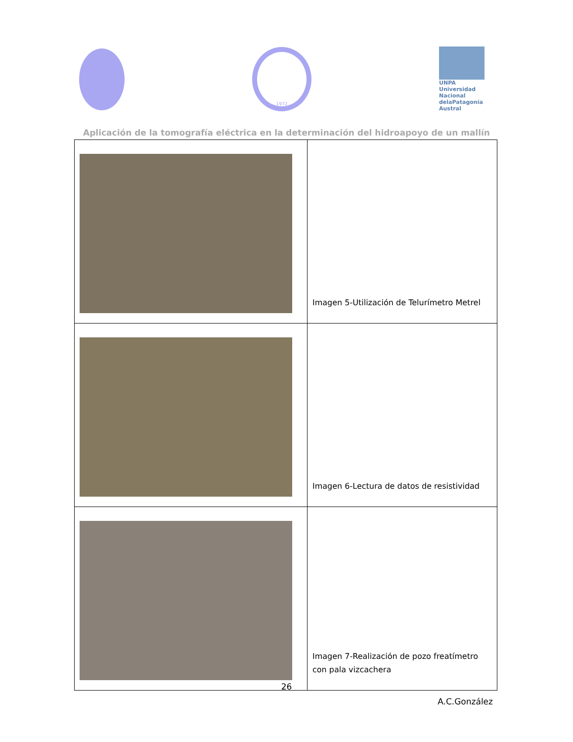1972
UNPA
Universidad Nacional delaPatagonia Austral
Aplicación de la tomografía eléctrica en la determinación del hidroapoyo de un mallín
| | Imagen 5-Utilización de Telurímetro Metrel |
| | Imagen 6-Lectura de datos de resistividad |
| | Imagen 7-Realización de pozo freatímetro con pala vizcachera |
26
A.C.González